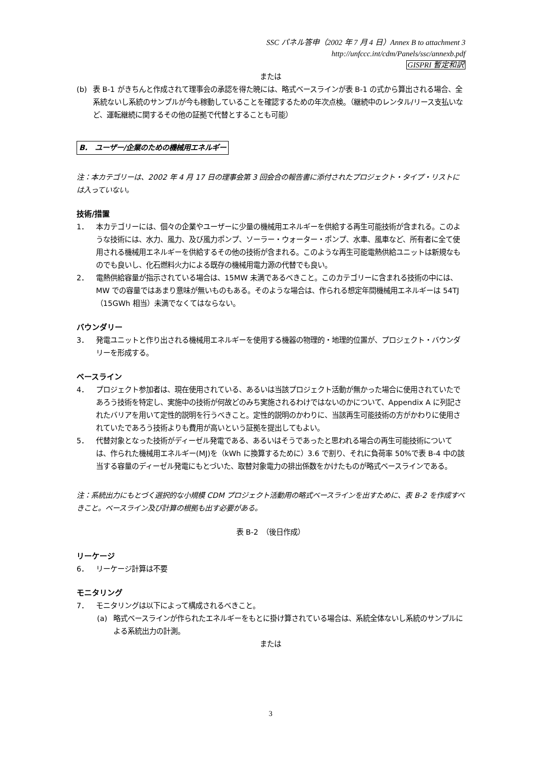SSC パネル答申（2002 年 7 月 4 日）Annex B to attachment 3
http://unfccc.int/cdm/Panels/ssc/annexb.pdf
GISPRI 暫定和訳
または
(b) 表 B-1 がきちんと作成されて理事会の承認を得た暁には、略式ベースラインが表 B-1 の式から算出される場合、全系統ないし系統のサンプルが今も稼動していることを確認するための年次点検。（継続中のレンタル/リース支払いなど、運転継続に関するその他の証拠で代替とすることも可能）
B.　ユーザー/企業のための機械用エネルギー
注：本カテゴリーは、2002 年 4 月 17 日の理事会第 3 回会合の報告書に添付されたプロジェクト・タイプ・リストには入っていない。
技術/措置
1． 本カテゴリーには、個々の企業やユーザーに少量の機械用エネルギーを供給する再生可能技術が含まれる。このような技術には、水力、風力、及び風力ポンプ、ソーラー・ウォーター・ポンプ、水車、風車など、所有者に全て使用される機械用エネルギーを供給するその他の技術が含まれる。このような再生可能電熱供給ユニットは新規なものでも良いし、化石燃料火力による既存の機械用電力源の代替でも良い。
2． 電熱供給容量が指示されている場合は、15MW 未満であるべきこと。このカテゴリーに含まれる技術の中には、MW での容量ではあまり意味が無いものもある。そのような場合は、作られる想定年間機械用エネルギーは 54TJ（15GWh 相当）未満でなくてはならない。
バウンダリー
3． 発電ユニットと作り出される機械用エネルギーを使用する機器の物理的・地理的位置が、プロジェクト・バウンダリーを形成する。
ベースライン
4． プロジェクト参加者は、現在使用されている、あるいは当該プロジェクト活動が無かった場合に使用されていたであろう技術を特定し、実施中の技術が何故どのみち実施されるわけではないのかについて、Appendix A に列記されたバリアを用いて定性的説明を行うべきこと。定性的説明のかわりに、当該再生可能技術の方がかわりに使用されていたであろう技術よりも費用が高いという証拠を提出してもよい。
5． 代替対象となった技術がディーゼル発電である、あるいはそうであったと思われる場合の再生可能技術については、作られた機械用エネルギー(MJ)を（kWh に換算するために）3.6 で割り、それに負荷率 50%で表 B-4 中の該当する容量のディーゼル発電にもとづいた、取替対象電力の排出係数をかけたものが略式ベースラインである。
注：系統出力にもとづく選択的な小規模 CDM プロジェクト活動用の略式ベースラインを出すために、表 B-2 を作成すべきこと。ベースライン及び計算の根拠も出す必要がある。
表 B-2　（後日作成）
リーケージ
6． リーケージ計算は不要
モニタリング
7． モニタリングは以下によって構成されるべきこと。
(a) 略式ベースラインが作られたエネルギーをもとに掛け算されている場合は、系統全体ないし系統のサンプルによる系統出力の計測。
または
3